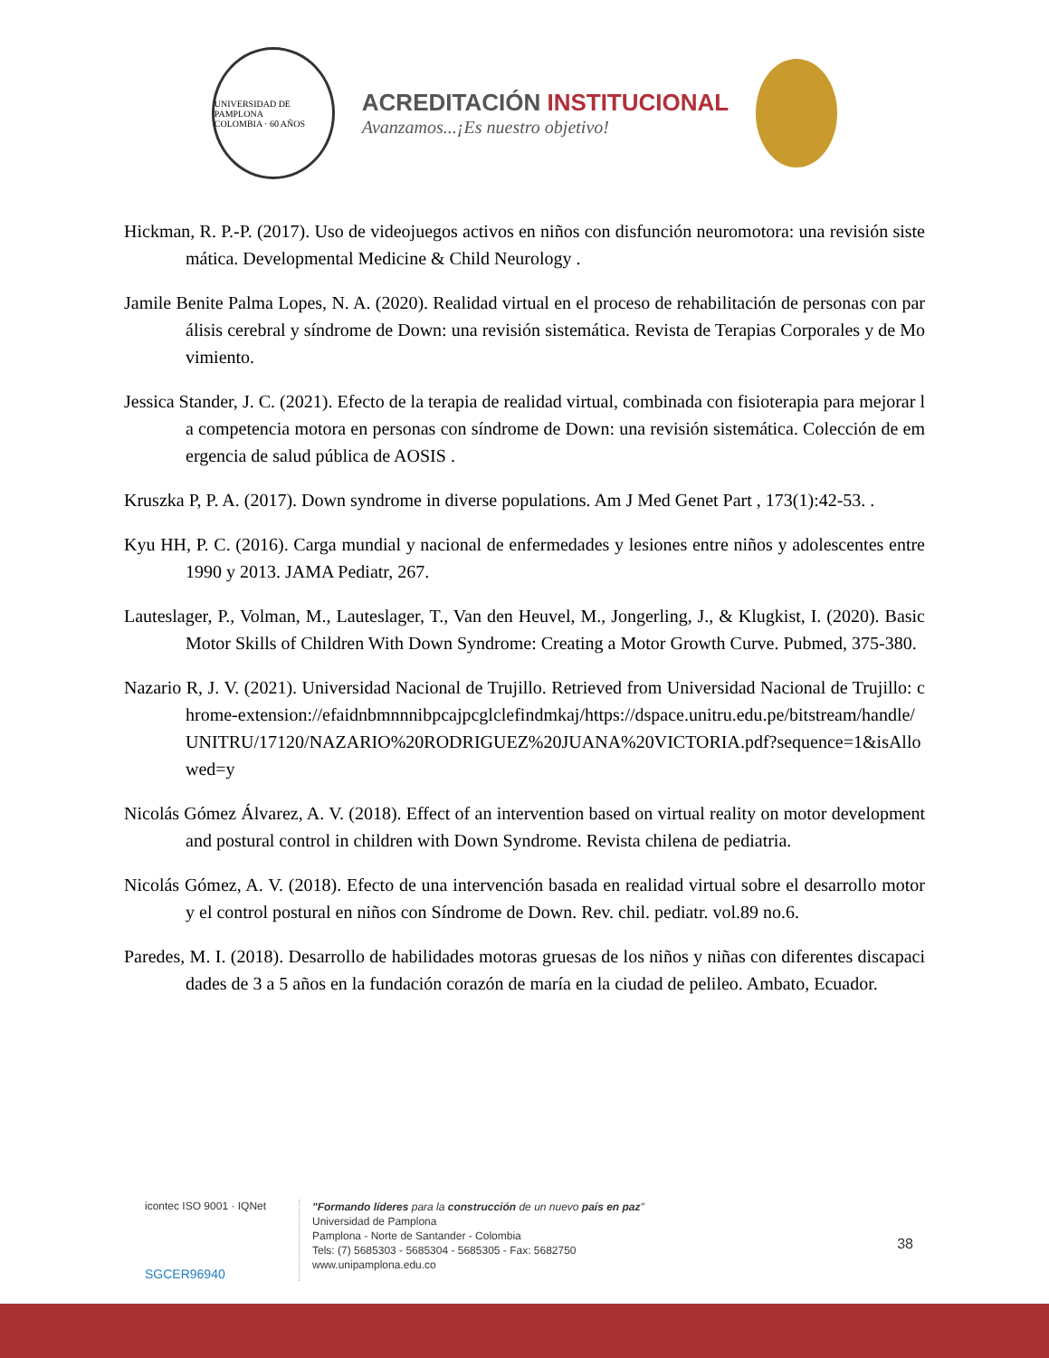UNIVERSIDAD DE PAMPLONA
COLOMBIA · 60 AÑOS
ACREDITACIÓN INSTITUCIONAL
Avanzamos...¡Es nuestro objetivo!
Hickman, R. P.-P. (2017). Uso de videojuegos activos en niños con disfunción neuromotora: una revisión sistemática. Developmental Medicine & Child Neurology .
Jamile Benite Palma Lopes, N. A. (2020). Realidad virtual en el proceso de rehabilitación de personas con parálisis cerebral y síndrome de Down: una revisión sistemática. Revista de Terapias Corporales y de Movimiento.
Jessica Stander, J. C. (2021). Efecto de la terapia de realidad virtual, combinada con fisioterapia para mejorar la competencia motora en personas con síndrome de Down: una revisión sistemática. Colección de emergencia de salud pública de AOSIS .
Kruszka P, P. A. (2017). Down syndrome in diverse populations. Am J Med Genet Part , 173(1):42-53. .
Kyu HH, P. C. (2016). Carga mundial y nacional de enfermedades y lesiones entre niños y adolescentes entre 1990 y 2013. JAMA Pediatr, 267.
Lauteslager, P., Volman, M., Lauteslager, T., Van den Heuvel, M., Jongerling, J., & Klugkist, I. (2020). Basic Motor Skills of Children With Down Syndrome: Creating a Motor Growth Curve. Pubmed, 375-380.
Nazario R, J. V. (2021). Universidad Nacional de Trujillo. Retrieved from Universidad Nacional de Trujillo: chrome-extension://efaidnbmnnnibpcajpcglclefindmkaj/https://dspace.unitru.edu.pe/bitstream/handle/UNITRU/17120/NAZARIO%20RODRIGUEZ%20JUANA%20VICTORIA.pdf?sequence=1&isAllowed=y
Nicolás Gómez Álvarez, A. V. (2018). Effect of an intervention based on virtual reality on motor development and postural control in children with Down Syndrome. Revista chilena de pediatria.
Nicolás Gómez, A. V. (2018). Efecto de una intervención basada en realidad virtual sobre el desarrollo motor y el control postural en niños con Síndrome de Down. Rev. chil. pediatr. vol.89 no.6.
Paredes, M. I. (2018). Desarrollo de habilidades motoras gruesas de los niños y niñas con diferentes discapacidades de 3 a 5 años en la fundación corazón de maría en la ciudad de pelileo. Ambato, Ecuador.
icontec ISO 9001 · IQNet
SGCER96940
"Formando líderes para la construcción de un nuevo país en paz"
Universidad de Pamplona
Pamplona - Norte de Santander - Colombia
Tels: (7) 5685303 - 5685304 - 5685305 - Fax: 5682750
www.unipamplona.edu.co
38